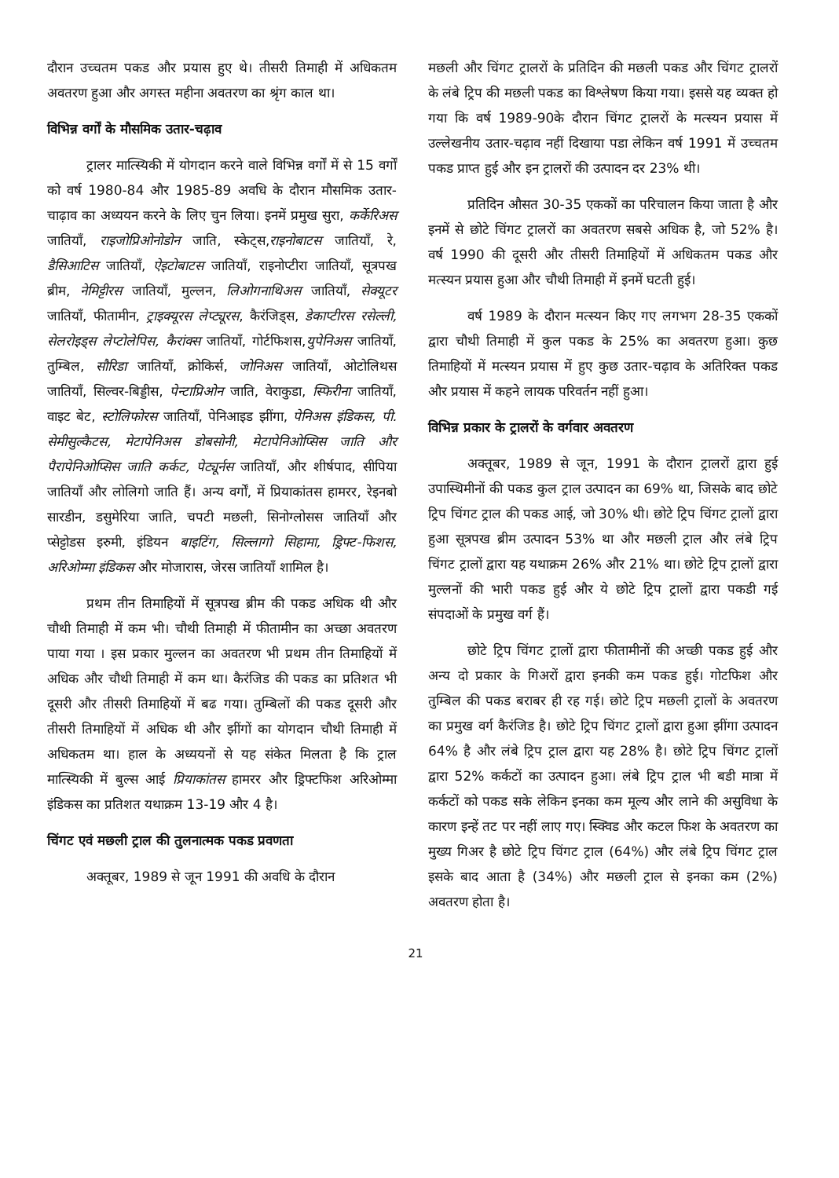दौरान उच्चतम पकड और प्रयास हुए थे। तीसरी तिमाही में अधिकतम अवतरण हुआ और अगस्त महीना अवतरण का श्रृंग काल था।
विभिन्न वर्गों के मौसमिक उतार-चढ़ाव
ट्रालर मात्स्यिकी में योगदान करने वाले विभिन्न वर्गों में से 15 वर्गों को वर्ष 1980-84 और 1985-89 अवधि के दौरान मौसमिक उतार-चाढ़ाव का अध्ययन करने के लिए चुन लिया। इनमें प्रमुख सुरा, कर्केरिअस जातियाँ, राइजोप्रिओनोडोन जाति, स्केट्स,राइनोबाटस जातियाँ, रे, डैसिआटिस जातियाँ, ऐइटोबाटस जातियाँ, राइनोप्टीरा जातियाँ, सूत्रपख ब्रीम, नेमिट्टीरस जातियाँ, मुल्लन, लिओगनाथिअस जातियाँ, सेक्यूटर जातियाँ, फीतामीन, ट्राइक्यूरस लेप्ट्यूरस, कैरंजिड्स, डेकाप्टीरस रसेल्ली, सेलरोइड्स लेप्टोलेपिस, कैरांक्स जातियाँ, गोर्टफिशस,युपेनिअस जातियाँ, तुम्बिल, सौरिडा जातियाँ, क्रोकिर्स, जोनिअस जातियाँ, ओटोलिथस जातियाँ, सिल्वर-बिड्डीस, पेन्टाप्रिओन जाति, वेराकुडा, स्फिरीना जातियाँ, वाइट बेट, स्टोलिफोरस जातियाँ, पेनिआइड झींगा, पेनिअस इंडिकस, पी. सेमीसुल्कैटस, मेटापेनिअस डोबसोनी, मेटापेनिओप्सिस जाति और पैरापेनिओप्सिस जाति कर्कट, पेट्यूर्नस जातियाँ, और शीर्षपाद, सीपिया जातियाँ और लोलिगो जाति हैं। अन्य वर्गों, में प्रियाकांतस हामरर, रेइनबो सारडीन, डसुमेरिया जाति, चपटी मछली, सिनोग्लोसस जातियाँ और प्सेट्टोडस इरुमी, इंडियन बाइटिंग, सिल्लागो सिहामा, ड्रिफ्ट-फिशस, अरिओम्मा इंडिकस और मोजारास, जेरस जातियाँ शामिल है।
प्रथम तीन तिमाहियों में सूत्रपख ब्रीम की पकड अधिक थी और चौथी तिमाही में कम भी। चौथी तिमाही में फीतामीन का अच्छा अवतरण पाया गया । इस प्रकार मुल्लन का अवतरण भी प्रथम तीन तिमाहियों में अधिक और चौथी तिमाही में कम था। कैरंजिड की पकड का प्रतिशत भी दूसरी और तीसरी तिमाहियों में बढ गया। तुम्बिलों की पकड दूसरी और तीसरी तिमाहियों में अधिक थी और झींगों का योगदान चौथी तिमाही में अधिकतम था। हाल के अध्ययनों से यह संकेत मिलता है कि ट्राल मात्स्यिकी में बुल्स आई प्रियाकांतस हामरर और ड्रिफ्टफिश अरिओम्मा इंडिकस का प्रतिशत यथाक्रम 13-19 और 4 है।
चिंगट एवं मछली ट्राल की तुलनात्मक पकड प्रवणता
अक्तूबर, 1989 से जून 1991 की अवधि के दौरान
मछली और चिंगट ट्रालरों के प्रतिदिन की मछली पकड और चिंगट ट्रालरों के लंबे ट्रिप की मछली पकड का विश्लेषण किया गया। इससे यह व्यक्त हो गया कि वर्ष 1989-90के दौरान चिंगट ट्रालरों के मत्स्यन प्रयास में उल्लेखनीय उतार-चढ़ाव नहीं दिखाया पडा लेकिन वर्ष 1991 में उच्चतम पकड प्राप्त हुई और इन ट्रालरों की उत्पादन दर 23% थी।
प्रतिदिन औसत 30-35 एककों का परिचालन किया जाता है और इनमें से छोटे चिंगट ट्रालरों का अवतरण सबसे अधिक है, जो 52% है। वर्ष 1990 की दूसरी और तीसरी तिमाहियों में अधिकतम पकड और मत्स्यन प्रयास हुआ और चौथी तिमाही में इनमें घटती हुई।
वर्ष 1989 के दौरान मत्स्यन किए गए लगभग 28-35 एककों द्वारा चौथी तिमाही में कुल पकड के 25% का अवतरण हुआ। कुछ तिमाहियों में मत्स्यन प्रयास में हुए कुछ उतार-चढ़ाव के अतिरिक्त पकड और प्रयास में कहने लायक परिवर्तन नहीं हुआ।
विभिन्न प्रकार के ट्रालरों के वर्गवार अवतरण
अक्तूबर, 1989 से जून, 1991 के दौरान ट्रालरों द्वारा हुई उपास्थिमीनों की पकड कुल ट्राल उत्पादन का 69% था, जिसके बाद छोटे ट्रिप चिंगट ट्राल की पकड आई, जो 30% थी। छोटे ट्रिप चिंगट ट्रालों द्वारा हुआ सूत्रपख ब्रीम उत्पादन 53% था और मछली ट्राल और लंबे ट्रिप चिंगट ट्रालों द्वारा यह यथाक्रम 26% और 21% था। छोटे ट्रिप ट्रालों द्वारा मुल्लनों की भारी पकड हुई और ये छोटे ट्रिप ट्रालों द्वारा पकडी गई संपदाओं के प्रमुख वर्ग हैं।
छोटे ट्रिप चिंगट ट्रालों द्वारा फीतामीनों की अच्छी पकड हुई और अन्य दो प्रकार के गिअरों द्वारा इनकी कम पकड हुई। गोटफिश और तुम्बिल की पकड बराबर ही रह गई। छोटे ट्रिप मछली ट्रालों के अवतरण का प्रमुख वर्ग कैरंजिड है। छोटे ट्रिप चिंगट ट्रालों द्वारा हुआ झींगा उत्पादन 64% है और लंबे ट्रिप ट्राल द्वारा यह 28% है। छोटे ट्रिप चिंगट ट्रालों द्वारा 52% कर्कटों का उत्पादन हुआ। लंबे ट्रिप ट्राल भी बडी मात्रा में कर्कटों को पकड सके लेकिन इनका कम मूल्य और लाने की असुविधा के कारण इन्हें तट पर नहीं लाए गए। स्क्विड और कटल फिश के अवतरण का मुख्य गिअर है छोटे ट्रिप चिंगट ट्राल (64%) और लंबे ट्रिप चिंगट ट्राल इसके बाद आता है (34%) और मछली ट्राल से इनका कम (2%) अवतरण होता है।
21